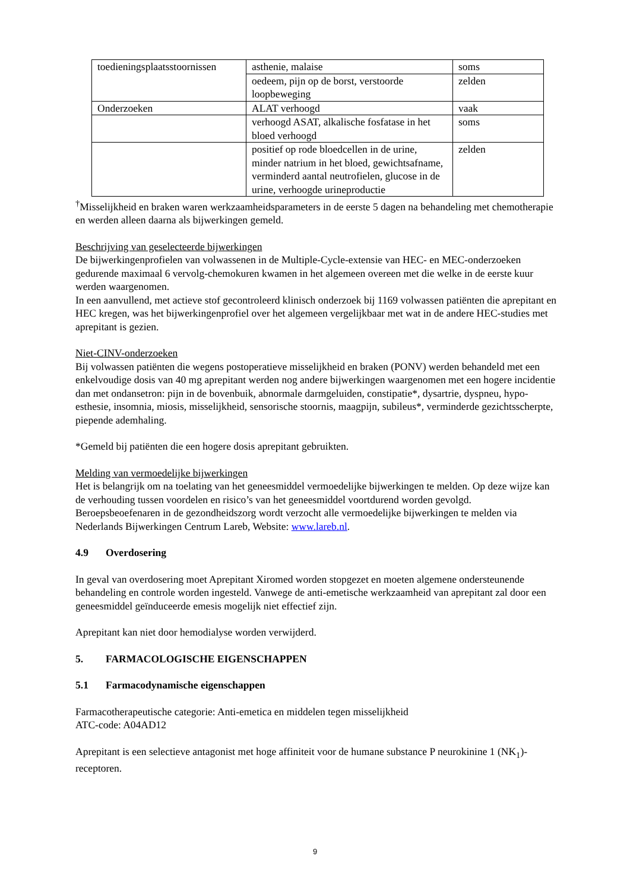| toedieningsplaatsstoornissen | asthenie, malaise | soms |
| | oedeem, pijn op de borst, verstoorde loopbeweging | zelden |
| Onderzoeken | ALAT verhoogd | vaak |
| | verhoogd ASAT, alkalische fosfatase in het bloed verhoogd | soms |
| | positief op rode bloedcellen in de urine, minder natrium in het bloed, gewichtsafname, verminderd aantal neutrofielen, glucose in de urine, verhoogde urineproductie | zelden |
<sup>†</sup> Misselijkheid en braken waren werkzaamheidsparameters in de eerste 5 dagen na behandeling met chemotherapie en werden alleen daarna als bijwerkingen gemeld.
Beschrijving van geselecteerde bijwerkingen
De bijwerkingenprofielen van volwassenen in de Multiple-Cycle-extensie van HEC- en MEC-onderzoeken gedurende maximaal 6 vervolg-chemokuren kwamen in het algemeen overeen met die welke in de eerste kuur werden waargenomen.
In een aanvullend, met actieve stof gecontroleerd klinisch onderzoek bij 1169 volwassen patiënten die aprepitant en HEC kregen, was het bijwerkingenprofiel over het algemeen vergelijkbaar met wat in de andere HEC-studies met aprepitant is gezien.
Niet-CINV-onderzoeken
Bij volwassen patiënten die wegens postoperatieve misselijkheid en braken (PONV) werden behandeld met een enkelvoudige dosis van 40 mg aprepitant werden nog andere bijwerkingen waargenomen met een hogere incidentie dan met ondansetron: pijn in de bovenbuik, abnormale darmgeluiden, constipatie*, dysartrie, dyspneu, hypo-esthesie, insomnia, miosis, misselijkheid, sensorische stoornis, maagpijn, subileus*, verminderde gezichtsscherpte, piepende ademhaling.
*Gemeld bij patiënten die een hogere dosis aprepitant gebruikten.
Melding van vermoedelijke bijwerkingen
Het is belangrijk om na toelating van het geneesmiddel vermoedelijke bijwerkingen te melden. Op deze wijze kan de verhouding tussen voordelen en risico’s van het geneesmiddel voortdurend worden gevolgd. Beroepsbeoefenaren in de gezondheidszorg wordt verzocht alle vermoedelijke bijwerkingen te melden via Nederlands Bijwerkingen Centrum Lareb, Website: www.lareb.nl.
4.9 Overdosering
In geval van overdosering moet Aprepitant Xiromed worden stopgezet en moeten algemene ondersteunende behandeling en controle worden ingesteld. Vanwege de anti-emetische werkzaamheid van aprepitant zal door een geneesmiddel geïnduceerde emesis mogelijk niet effectief zijn.
Aprepitant kan niet door hemodialyse worden verwijderd.
5. FARMACOLOGISCHE EIGENSCHAPPEN
5.1 Farmacodynamische eigenschappen
Farmacotherapeutische categorie: Anti-emetica en middelen tegen misselijkheid
ATC-code: A04AD12
Aprepitant is een selectieve antagonist met hoge affiniteit voor de humane substance P neurokinine 1 (NK<sub>1</sub>)-receptoren.
9